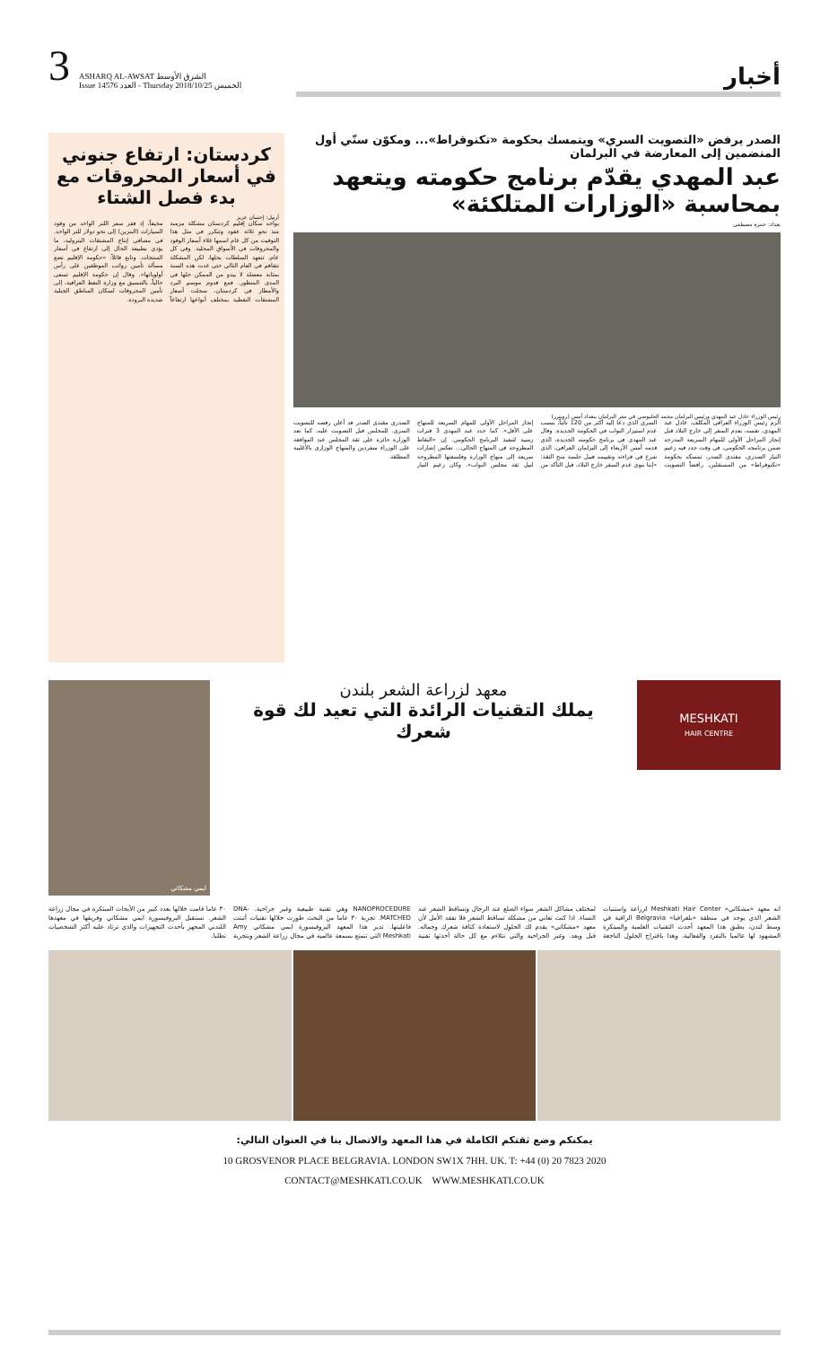3
ASHARQ AL-AWSAT الشرق الأوسط
Issue 14576 العدد - Thursday 2018/10/25 الخميس
أخبار
الصدر يرفض «التصويت السري» ويتمسك بحكومة «تكنوقراط»... ومكوّن سنّي أول المنضمين إلى المعارضة في البرلمان
عبد المهدي يقدّم برنامج حكومته ويتعهد بمحاسبة «الوزارات المتلكئة»
بغداد: حمزة مصطفى
رئيس الوزراء عادل عبد المهدي ورئيس البرلمان محمد الحلبوصي في مقر البرلمان ببغداد أمس (رويترز)
ألزم رئيس الوزراء العراقي المكلف، عادل عبد المهدي، نفسه، بعدم السفر إلى خارج البلاد قبل إنجاز المراحل الأولى للمهام السريعة المدرجة ضمن برنامجه الحكومي، في وقت جدد فيه زعيم التيار الصدري، مقتدى الصدر، تمسكه بحكومة «تكنوقراط» من المستقلين، رافضاً التصويت السري الذي دعا إليه أكثر من 120 نائباً، بسبب عدم استيزار النواب في الحكومة الجديدة. وقال عبد المهدي في برنامج حكومته الجديدة، الذي قدمه أمس الأربعاء إلى البرلمان العراقي، الذي شرع في قراءته وتقييمه قبيل جلسة منح الثقة: «إننا ننوي عدم السفر خارج البلاد، قبل التأكد من إنجاز المراحل الأولى للمهام السريعة للمنهاج على الأقل». كما حدد عبد المهدي 3 فترات زمنية لتنفيذ البرنامج الحكومي. إن «النقاط المطروحة في المنهاج الحالي... تعكس إشارات سريعة إلى منهاج الوزارة وفلسفتها المطروحة لنيل ثقة مجلس النواب». وكان زعيم التيار الصدري مقتدى الصدر قد أعلن رفضه للتصويت السري. للمجلس قبل التصويت عليه، كما تعد الوزارة حائزة على ثقة المجلس عند الموافقة على الوزراء منفردين والمنهاج الوزاري بالأغلبية المطلقة.
كردستان: ارتفاع جنوني في أسعار المحروقات مع بدء فصل الشتاء
أربيل: إحسان عزيز
يواجه سكان إقليم كردستان مشكلة مزمنة منذ نحو ثلاثة عقود وتتكرر في مثل هذا التوقيت من كل عام اسمها غلاء أسعار الوقود والمحروقات في الأسواق المحلية. وفي كل عام، تتعهد السلطات بحلها، لكن المشكلة تتفاقم في العام التالي حتى غدت هذه السنة بمثابة معضلة لا يبدو من الممكن حلها في المدى المنظور. فمع قدوم موسم البرد والأمطار في كردستان، سجلت أسعار المشتقات النفطية بمختلف أنواعها ارتفاعاً مخيفاً، إذ قفز سعر اللتر الواحد من وقود السيارات (البنزين) إلى نحو دولار للتر الواحد. في مصافي إنتاج المشتقات البترولية، ما يؤدي بطبيعة الحال إلى ارتفاع في أسعار المنتجات. وتابع قائلاً: «حكومة الإقليم تضع مسألة تأمين رواتب الموظفين على رأس أولوياتها». وقال إن حكومة الإقليم تسعى حالياً، بالتنسيق مع وزارة النفط العراقية، إلى تأمين المحروقات لسكان المناطق الجبلية شديدة البرودة.
MESHKATI
HAIR CENTRE
معهد لزراعة الشعر بلندن
يملك التقنيات الرائدة التي تعيد لك قوة شعرك
ايمي مشكاتي
انه معهد «مشكاتي» Meshkati Hair Center لزراعة واستنبات الشعر الذي يوجد في منطقة «بلغرافيا» Belgravia الراقية في وسط لندن، يطبق هذا المعهد أحدث التقنيات العلمية والمبتكرة المشهود لها عالميا بالتفرد والفعالية، وهذا باقتراح الحلول الناجعة لمختلف مشاكل الشعر سواء الصلع عند الرجال وتساقط الشعر عند النساء. اذا كنت تعاني من مشكلة تساقط الشعر فلا تفقد الأمل لأن معهد «مشكاتي» يقدم لك الحلول لاستعادة كثافة شعرك وجماله. قبل وبعد. وغير الجراحية والتي تتلاءم مع كل حالة أحدثها تقنية NANOPROCEDURE وهي تقنية طبيعية وغير جراحية. DNA-MATCHED. تجربة ٣٠ عاما من البحث طورت خلالها تقنيات أثبتت فاعليتها. تدير هذا المعهد البروفيسورة ايمي مشكاتي Amy Meshkati التي تتمتع بسمعة عالمية في مجال زراعة الشعر وبتجربة ٣٠ عاما قامت خلالها بعدد كبير من الأبحاث المبتكرة في مجال زراعة الشعر. تستقبل البروفيسورة ايمي مشكاتي وفريقها في معهدها اللندني المجهز بأحدث التجهيزات والذي ترتاد عليه أكثر الشخصيات تطلبا.
يمكنكم وضع ثقتكم الكاملة في هذا المعهد والاتصال بنا في العنوان التالي:
10 GROSVENOR PLACE BELGRAVIA. LONDON SW1X 7HH. UK. T: +44 (0) 20 7823 2020
CONTACT@MESHKATI.CO.UK WWW.MESHKATI.CO.UK